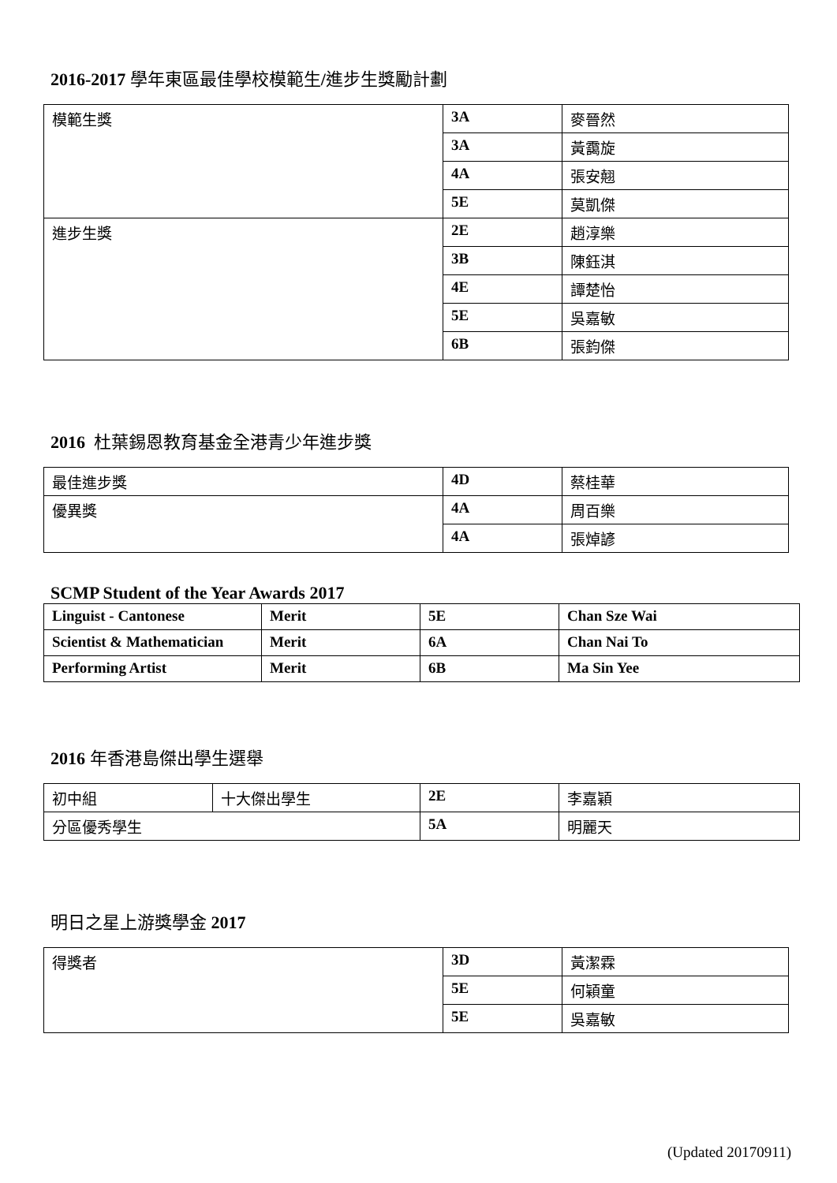2016-2017 學年東區最佳學校模範生/進步生獎勵計劃
| 模範生獎 | 3A | 麥晉然 |
| | 3A | 黃靄旋 |
| | 4A | 張安翹 |
| | 5E | 莫凱傑 |
| 進步生獎 | 2E | 趙淳樂 |
| | 3B | 陳鈺淇 |
| | 4E | 譚楚怡 |
| | 5E | 吳嘉敏 |
| | 6B | 張鈞傑 |
2016 杜葉錫恩教育基金全港青少年進步獎
| 最佳進步獎 | 4D | 蔡桂華 |
| 優異獎 | 4A | 周百樂 |
| | 4A | 張焯諺 |
SCMP Student of the Year Awards 2017
| Linguist - Cantonese | Merit | 5E | Chan Sze Wai |
| Scientist & Mathematician | Merit | 6A | Chan Nai To |
| Performing Artist | Merit | 6B | Ma Sin Yee |
2016 年香港島傑出學生選舉
| 初中組 | 十大傑出學生 | 2E | 李嘉穎 |
| 分區優秀學生 | | 5A | 明麗天 |
明日之星上游獎學金 2017
| 得獎者 | 3D | 黃潔霖 |
| | 5E | 何穎童 |
| | 5E | 吳嘉敏 |
(Updated 20170911)